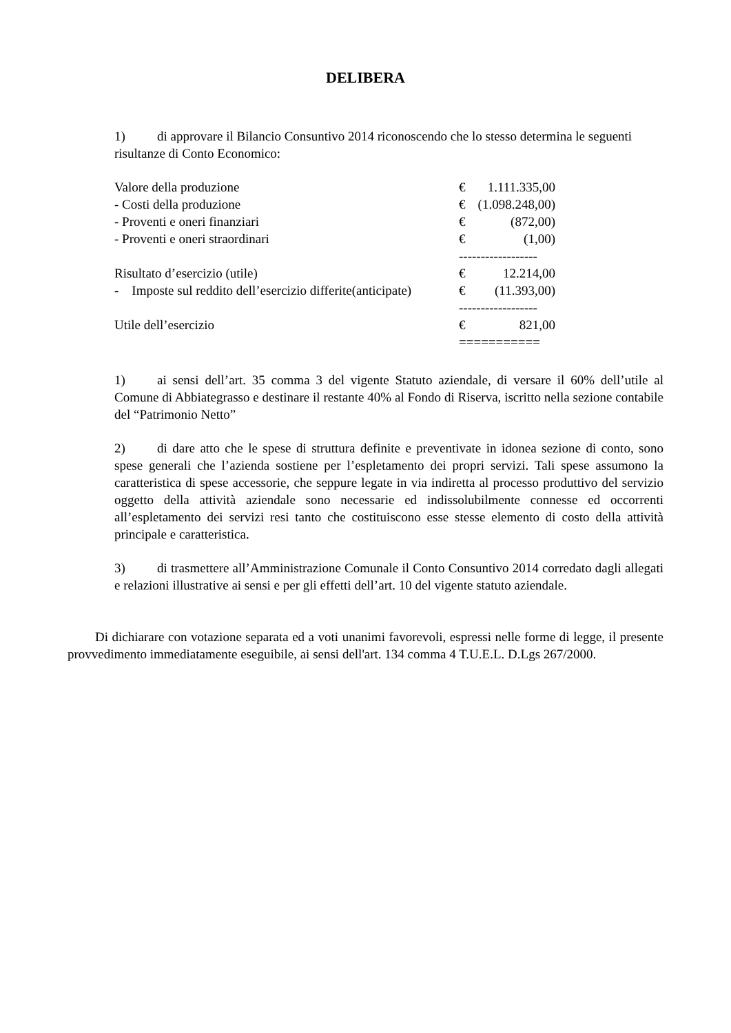DELIBERA
1) di approvare il Bilancio Consuntivo 2014 riconoscendo che lo stesso determina le seguenti risultanze di Conto Economico:
| Valore della produzione | € | 1.111.335,00 |
| - Costi della produzione | € | (1.098.248,00) |
| - Proventi e oneri finanziari | € | (872,00) |
| - Proventi e oneri straordinari | € | (1,00) |
| | ------------------ | |
| Risultato d’esercizio (utile) | € | 12.214,00 |
| - Imposte sul reddito dell’esercizio differite(anticipate) | € | (11.393,00) |
| | ------------------ | |
| Utile dell’esercizio | € | 821,00 |
| | =========== | |
1) ai sensi dell’art. 35 comma 3 del vigente Statuto aziendale, di versare il 60% dell’utile al Comune di Abbiategrasso e destinare il restante 40% al Fondo di Riserva, iscritto nella sezione contabile del “Patrimonio Netto”
2) di dare atto che le spese di struttura definite e preventivate in idonea sezione di conto, sono spese generali che l’azienda sostiene per l’espletamento dei propri servizi. Tali spese assumono la caratteristica di spese accessorie, che seppure legate in via indiretta al processo produttivo del servizio oggetto della attività aziendale sono necessarie ed indissolubilmente connesse ed occorrenti all’espletamento dei servizi resi tanto che costituiscono esse stesse elemento di costo della attività principale e caratteristica.
3) di trasmettere all’Amministrazione Comunale il Conto Consuntivo 2014 corredato dagli allegati e relazioni illustrative ai sensi e per gli effetti dell’art. 10 del vigente statuto aziendale.
Di dichiarare con votazione separata ed a voti unanimi favorevoli, espressi nelle forme di legge, il presente provvedimento immediatamente eseguibile, ai sensi dell'art. 134 comma 4 T.U.E.L. D.Lgs 267/2000.